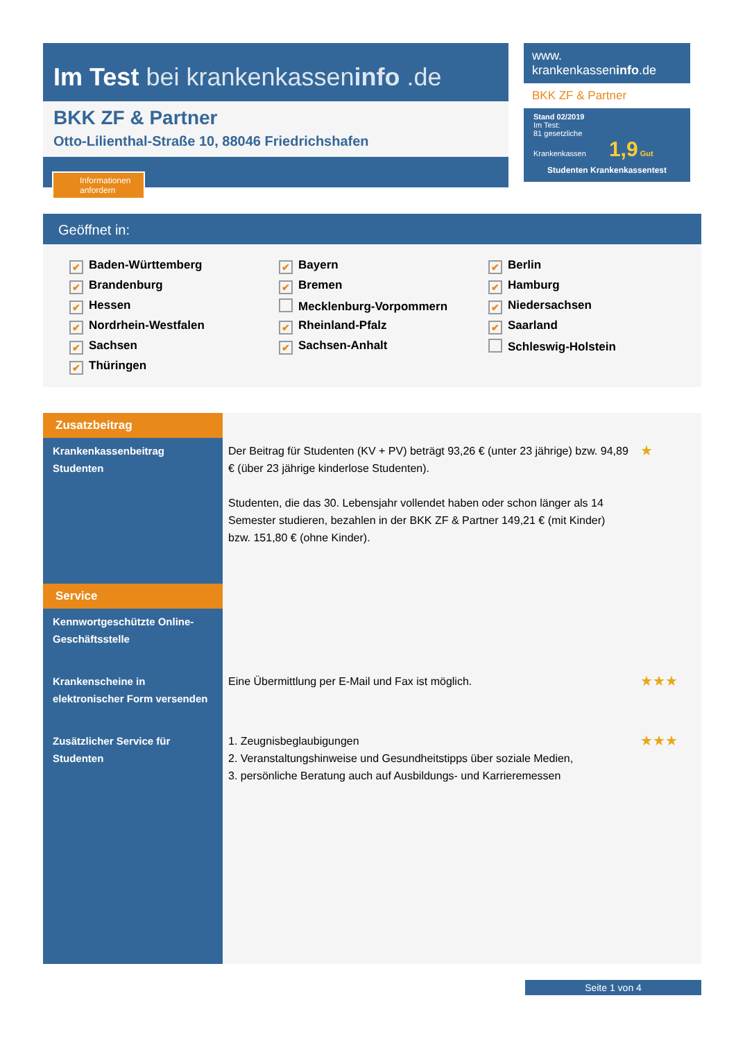Im Test bei krankenkasseninfo .de
BKK ZF & Partner
Otto-Lilienthal-Straße 10, 88046 Friedrichshafen
Informationen anfordern
www.
krankenkasseninfo.de
BKK ZF & Partner
Stand 02/2019
Im Test:
81 gesetzliche
Krankenkassen 1,9 Gut
Studenten Krankenkassentest
Geöffnet in:
✔ Baden-Württemberg
✔ Bayern
✔ Berlin
✔ Brandenburg
✔ Bremen
✔ Hamburg
✔ Hessen
Mecklenburg-Vorpommern
✔ Niedersachsen
✔ Nordrhein-Westfalen
✔ Rheinland-Pfalz
✔ Saarland
✔ Sachsen
✔ Sachsen-Anhalt
Schleswig-Holstein
✔ Thüringen
| Zusatzbeitrag | | |
| Krankenkassenbeitrag Studenten | Der Beitrag für Studenten (KV + PV) beträgt 93,26 € (unter 23 jährige) bzw. 94,89 € (über 23 jährige kinderlose Studenten). Studenten, die das 30. Lebensjahr vollendet haben oder schon länger als 14 Semester studieren, bezahlen in der BKK ZF & Partner 149,21 € (mit Kinder) bzw. 151,80 € (ohne Kinder). | ★ |
| Service | | |
| Kennwortgeschützte Online-Geschäftsstelle | | |
| Krankenscheine in elektronischer Form versenden | Eine Übermittlung per E-Mail und Fax ist möglich. | ★★★ |
| Zusätzlicher Service für Studenten | 1. Zeugnisbeglaubigungen 2. Veranstaltungshinweise und Gesundheitstipps über soziale Medien, 3. persönliche Beratung auch auf Ausbildungs- und Karrieremessen | ★★★ |
Seite 1 von 4